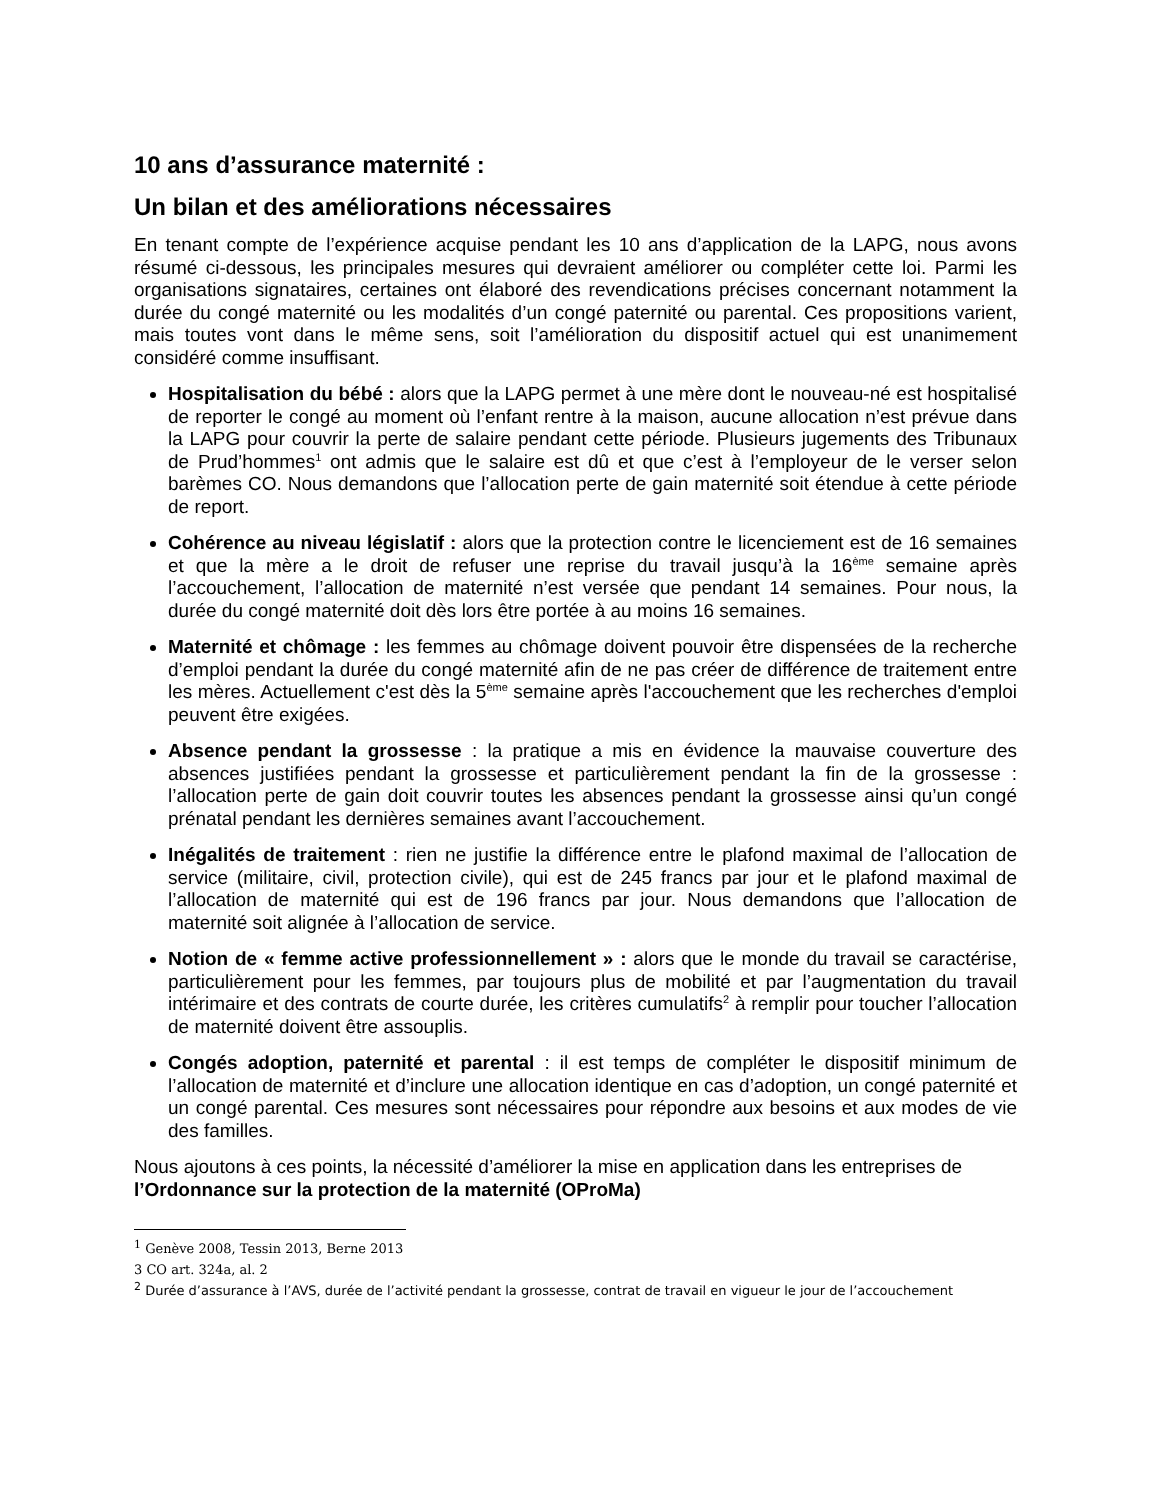10 ans d’assurance maternité :
Un bilan et des améliorations nécessaires
En tenant compte de l’expérience acquise pendant les 10 ans d’application de la LAPG, nous avons résumé ci-dessous, les principales mesures qui devraient améliorer ou compléter cette loi. Parmi les organisations signataires, certaines ont élaboré des revendications précises concernant notamment la durée du congé maternité ou les modalités d’un congé paternité ou parental. Ces propositions varient, mais toutes vont dans le même sens, soit l’amélioration du dispositif actuel qui est unanimement considéré comme insuffisant.
Hospitalisation du bébé : alors que la LAPG permet à une mère dont le nouveau-né est hospitalisé de reporter le congé au moment où l’enfant rentre à la maison, aucune allocation n’est prévue dans la LAPG pour couvrir la perte de salaire pendant cette période. Plusieurs jugements des Tribunaux de Prud’hommes<sup>1</sup> ont admis que le salaire est dû et que c’est à l’employeur de le verser selon barèmes CO. Nous demandons que l’allocation perte de gain maternité soit étendue à cette période de report.
Cohérence au niveau législatif : alors que la protection contre le licenciement est de 16 semaines et que la mère a le droit de refuser une reprise du travail jusqu’à la 16<sup>ème</sup> semaine après l’accouchement, l’allocation de maternité n’est versée que pendant 14 semaines. Pour nous, la durée du congé maternité doit dès lors être portée à au moins 16 semaines.
Maternité et chômage : les femmes au chômage doivent pouvoir être dispensées de la recherche d’emploi pendant la durée du congé maternité afin de ne pas créer de différence de traitement entre les mères. Actuellement c'est dès la 5<sup>ème</sup> semaine après l'accouchement que les recherches d'emploi peuvent être exigées.
Absence pendant la grossesse : la pratique a mis en évidence la mauvaise couverture des absences justifiées pendant la grossesse et particulièrement pendant la fin de la grossesse : l’allocation perte de gain doit couvrir toutes les absences pendant la grossesse ainsi qu’un congé prénatal pendant les dernières semaines avant l’accouchement.
Inégalités de traitement : rien ne justifie la différence entre le plafond maximal de l’allocation de service (militaire, civil, protection civile), qui est de 245 francs par jour et le plafond maximal de l’allocation de maternité qui est de 196 francs par jour. Nous demandons que l’allocation de maternité soit alignée à l’allocation de service.
Notion de « femme active professionnellement » : alors que le monde du travail se caractérise, particulièrement pour les femmes, par toujours plus de mobilité et par l’augmentation du travail intérimaire et des contrats de courte durée, les critères cumulatifs<sup>2</sup> à remplir pour toucher l’allocation de maternité doivent être assouplis.
Congés adoption, paternité et parental : il est temps de compléter le dispositif minimum de l’allocation de maternité et d’inclure une allocation identique en cas d’adoption, un congé paternité et un congé parental. Ces mesures sont nécessaires pour répondre aux besoins et aux modes de vie des familles.
Nous ajoutons à ces points, la nécessité d’améliorer la mise en application dans les entreprises de l’Ordonnance sur la protection de la maternité (OProMa)
<sup>1</sup> Genève 2008, Tessin 2013, Berne 2013
3 CO art. 324a, al. 2
<sup>2</sup> Durée d’assurance à l’AVS, durée de l’activité pendant la grossesse, contrat de travail en vigueur le jour de l’accouchement